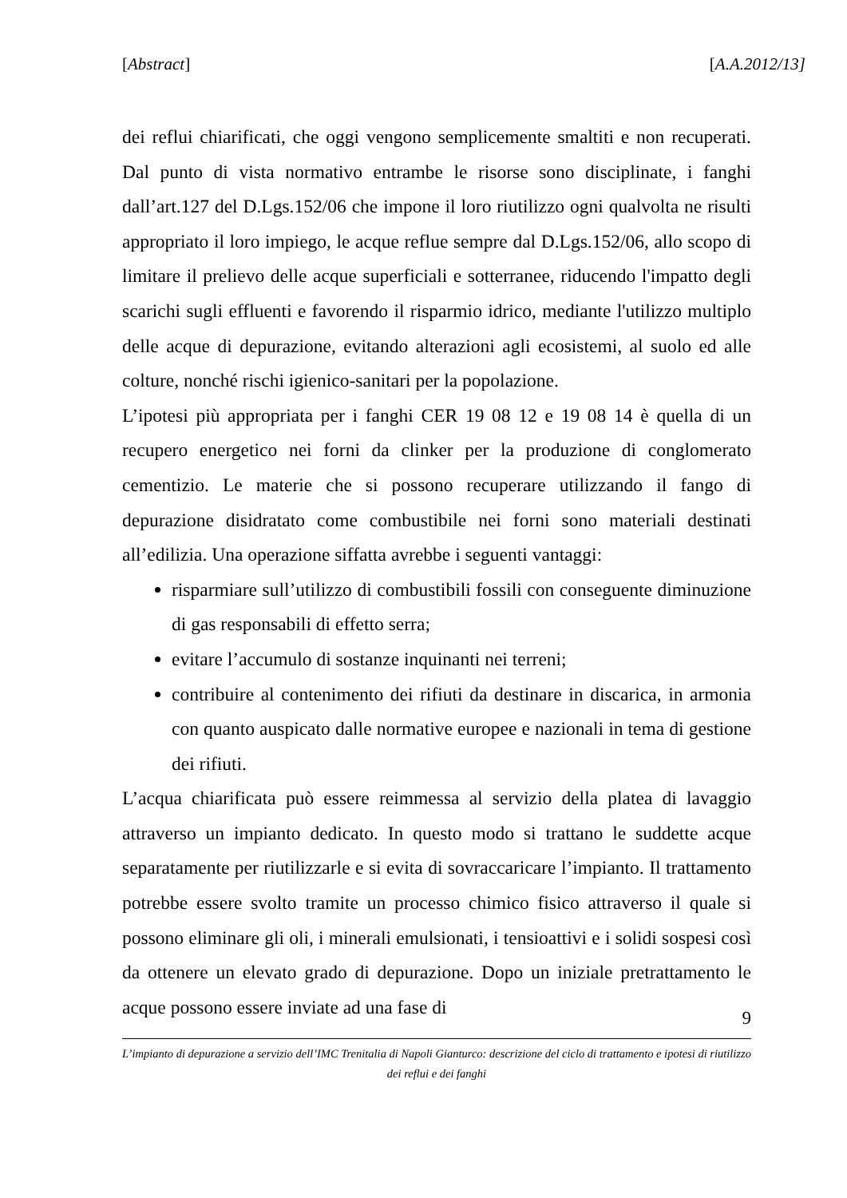[Abstract] [A.A.2012/13]
dei reflui chiarificati, che oggi vengono semplicemente smaltiti e non recuperati. Dal punto di vista normativo entrambe le risorse sono disciplinate, i fanghi dall’art.127 del D.Lgs.152/06 che impone il loro riutilizzo ogni qualvolta ne risulti appropriato il loro impiego, le acque reflue sempre dal D.Lgs.152/06, allo scopo di limitare il prelievo delle acque superficiali e sotterranee, riducendo l'impatto degli scarichi sugli effluenti e favorendo il risparmio idrico, mediante l'utilizzo multiplo delle acque di depurazione, evitando alterazioni agli ecosistemi, al suolo ed alle colture, nonché rischi igienico-sanitari per la popolazione.
L’ipotesi più appropriata per i fanghi CER 19 08 12 e 19 08 14 è quella di un recupero energetico nei forni da clinker per la produzione di conglomerato cementizio. Le materie che si possono recuperare utilizzando il fango di depurazione disidratato come combustibile nei forni sono materiali destinati all’edilizia. Una operazione siffatta avrebbe i seguenti vantaggi:
risparmiare sull’utilizzo di combustibili fossili con conseguente diminuzione di gas responsabili di effetto serra;
evitare l’accumulo di sostanze inquinanti nei terreni;
contribuire al contenimento dei rifiuti da destinare in discarica, in armonia con quanto auspicato dalle normative europee e nazionali in tema di gestione dei rifiuti.
L’acqua chiarificata può essere reimmessa al servizio della platea di lavaggio attraverso un impianto dedicato. In questo modo si trattano le suddette acque separatamente per riutilizzarle e si evita di sovraccaricare l’impianto. Il trattamento potrebbe essere svolto tramite un processo chimico fisico attraverso il quale si possono eliminare gli oli, i minerali emulsionati, i tensioattivi e i solidi sospesi così da ottenere un elevato grado di depurazione. Dopo un iniziale pretrattamento le acque possono essere inviate ad una fase di
9
L’impianto di depurazione a servizio dell’IMC Trenitalia di Napoli Gianturco: descrizione del ciclo di trattamento e ipotesi di riutilizzo
dei reflui e dei fanghi